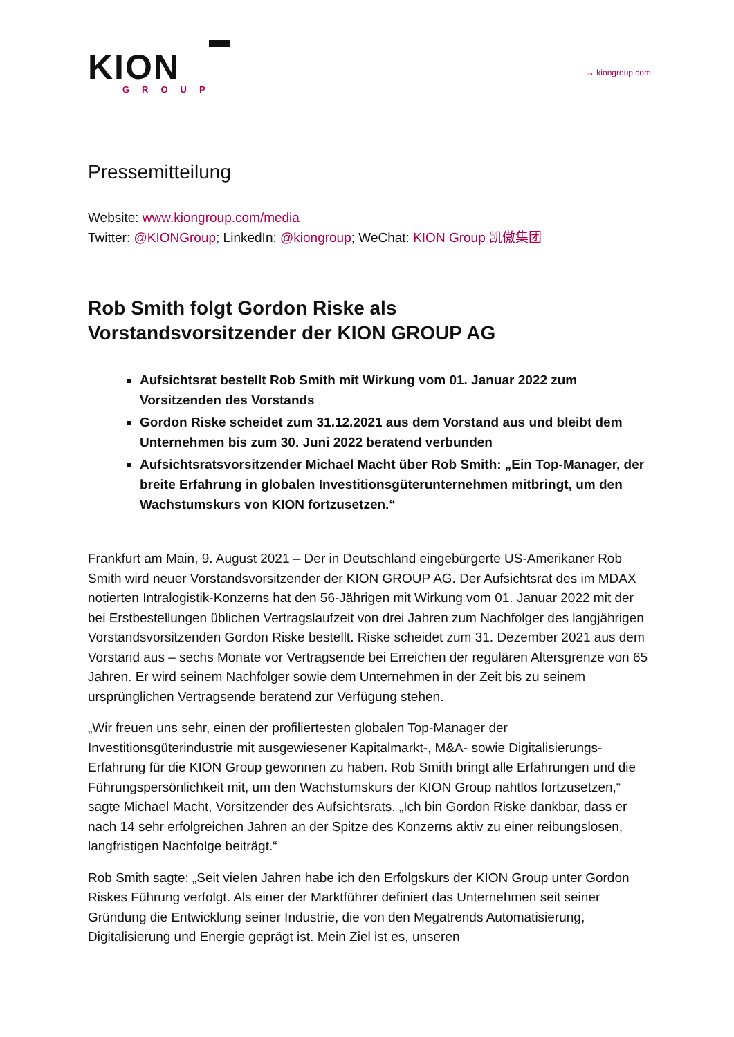KION
GROUP
→ kiongroup.com
Pressemitteilung
Website: www.kiongroup.com/media
Twitter: @KIONGroup; LinkedIn: @kiongroup; WeChat: KION Group 凯傲集团
Rob Smith folgt Gordon Riske als
Vorstandsvorsitzender der KION GROUP AG
Aufsichtsrat bestellt Rob Smith mit Wirkung vom 01. Januar 2022 zum Vorsitzenden des Vorstands
Gordon Riske scheidet zum 31.12.2021 aus dem Vorstand aus und bleibt dem Unternehmen bis zum 30. Juni 2022 beratend verbunden
Aufsichtsratsvorsitzender Michael Macht über Rob Smith: „Ein Top-Manager, der breite Erfahrung in globalen Investitionsgüterunternehmen mitbringt, um den Wachstumskurs von KION fortzusetzen.“
Frankfurt am Main, 9. August 2021 – Der in Deutschland eingebürgerte US-Amerikaner Rob Smith wird neuer Vorstandsvorsitzender der KION GROUP AG. Der Aufsichtsrat des im MDAX notierten Intralogistik-Konzerns hat den 56-Jährigen mit Wirkung vom 01. Januar 2022 mit der bei Erstbestellungen üblichen Vertragslaufzeit von drei Jahren zum Nachfolger des langjährigen Vorstandsvorsitzenden Gordon Riske bestellt. Riske scheidet zum 31. Dezember 2021 aus dem Vorstand aus – sechs Monate vor Vertragsende bei Erreichen der regulären Altersgrenze von 65 Jahren. Er wird seinem Nachfolger sowie dem Unternehmen in der Zeit bis zu seinem ursprünglichen Vertragsende beratend zur Verfügung stehen.
„Wir freuen uns sehr, einen der profiliertesten globalen Top-Manager der Investitionsgüterindustrie mit ausgewiesener Kapitalmarkt-, M&A- sowie Digitalisierungs-Erfahrung für die KION Group gewonnen zu haben. Rob Smith bringt alle Erfahrungen und die Führungspersönlichkeit mit, um den Wachstumskurs der KION Group nahtlos fortzusetzen,“ sagte Michael Macht, Vorsitzender des Aufsichtsrats. „Ich bin Gordon Riske dankbar, dass er nach 14 sehr erfolgreichen Jahren an der Spitze des Konzerns aktiv zu einer reibungslosen, langfristigen Nachfolge beiträgt.“
Rob Smith sagte: „Seit vielen Jahren habe ich den Erfolgskurs der KION Group unter Gordon Riskes Führung verfolgt. Als einer der Marktführer definiert das Unternehmen seit seiner Gründung die Entwicklung seiner Industrie, die von den Megatrends Automatisierung, Digitalisierung und Energie geprägt ist. Mein Ziel ist es, unseren